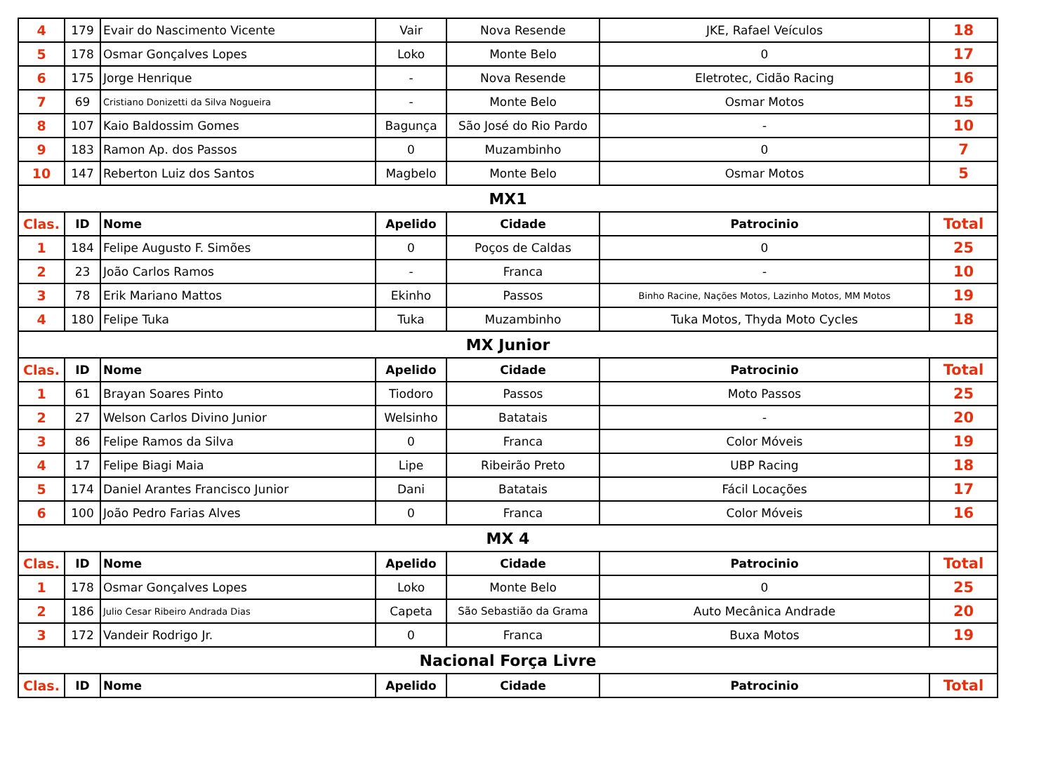| 4 | 179 | Evair do Nascimento Vicente | Vair | Nova Resende | JKE, Rafael Veículos | 18 |
| 5 | 178 | Osmar Gonçalves Lopes | Loko | Monte Belo | 0 | 17 |
| 6 | 175 | Jorge Henrique | - | Nova Resende | Eletrotec, Cidão Racing | 16 |
| 7 | 69 | Cristiano Donizetti da Silva Nogueira | - | Monte Belo | Osmar Motos | 15 |
| 8 | 107 | Kaio Baldossim Gomes | Bagunça | São José do Rio Pardo | - | 10 |
| 9 | 183 | Ramon Ap. dos Passos | 0 | Muzambinho | 0 | 7 |
| 10 | 147 | Reberton Luiz dos Santos | Magbelo | Monte Belo | Osmar Motos | 5 |
| MX1 | | | | | | |
| Clas. | ID | Nome | Apelido | Cidade | Patrocinio | Total |
| 1 | 184 | Felipe Augusto F. Simões | 0 | Poços de Caldas | 0 | 25 |
| 2 | 23 | João Carlos Ramos | - | Franca | - | 10 |
| 3 | 78 | Erik Mariano Mattos | Ekinho | Passos | Binho Racine, Nações Motos, Lazinho Motos, MM Motos | 19 |
| 4 | 180 | Felipe Tuka | Tuka | Muzambinho | Tuka Motos, Thyda Moto Cycles | 18 |
| MX Junior | | | | | | |
| Clas. | ID | Nome | Apelido | Cidade | Patrocinio | Total |
| 1 | 61 | Brayan Soares Pinto | Tiodoro | Passos | Moto Passos | 25 |
| 2 | 27 | Welson Carlos Divino Junior | Welsinho | Batatais | - | 20 |
| 3 | 86 | Felipe Ramos da Silva | 0 | Franca | Color Móveis | 19 |
| 4 | 17 | Felipe Biagi Maia | Lipe | Ribeirão Preto | UBP Racing | 18 |
| 5 | 174 | Daniel Arantes Francisco Junior | Dani | Batatais | Fácil Locações | 17 |
| 6 | 100 | João Pedro Farias Alves | 0 | Franca | Color Móveis | 16 |
| MX 4 | | | | | | |
| Clas. | ID | Nome | Apelido | Cidade | Patrocinio | Total |
| 1 | 178 | Osmar Gonçalves Lopes | Loko | Monte Belo | 0 | 25 |
| 2 | 186 | Julio Cesar Ribeiro Andrada Dias | Capeta | São Sebastião da Grama | Auto Mecânica Andrade | 20 |
| 3 | 172 | Vandeir Rodrigo Jr. | 0 | Franca | Buxa Motos | 19 |
| Nacional Força Livre | | | | | | |
| Clas. | ID | Nome | Apelido | Cidade | Patrocinio | Total |